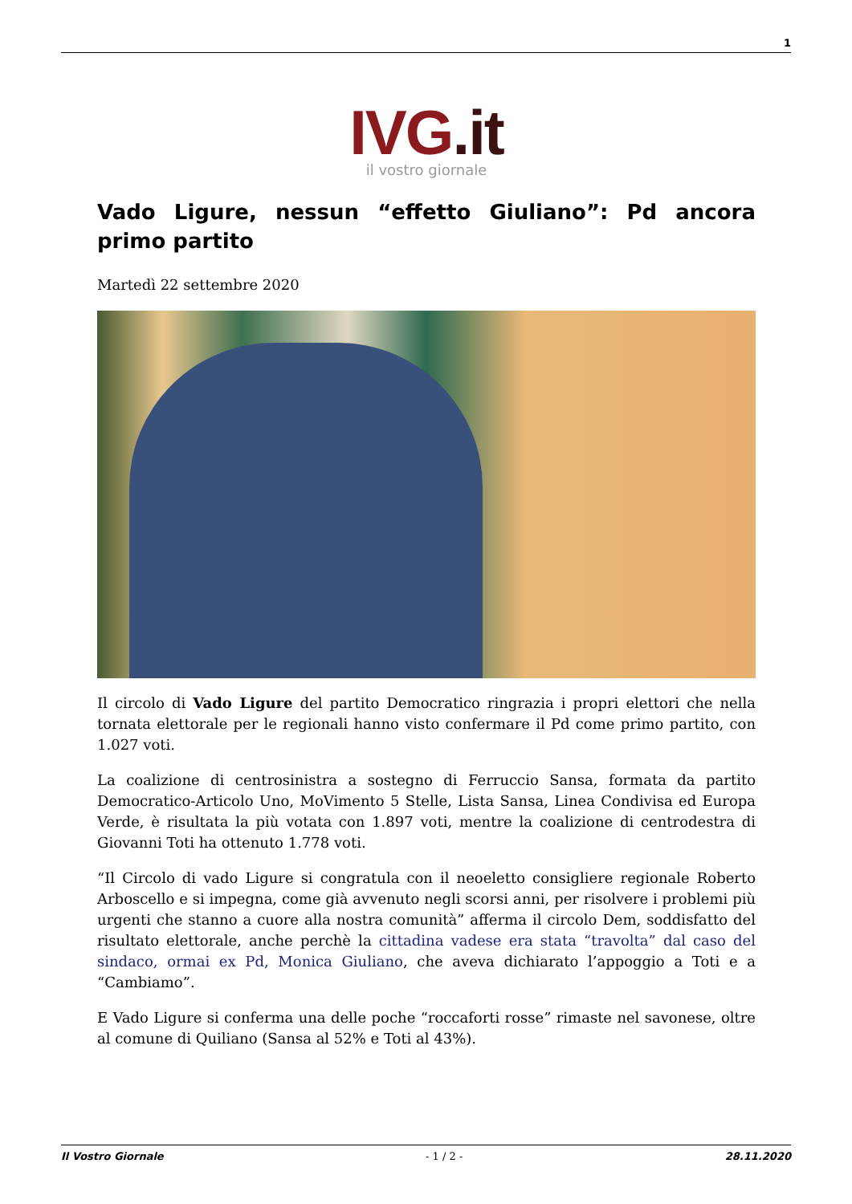1
IVG.it
il vostro giornale
Vado Ligure, nessun “effetto Giuliano”: Pd ancora primo partito
Martedì 22 settembre 2020
Il circolo di Vado Ligure del partito Democratico ringrazia i propri elettori che nella tornata elettorale per le regionali hanno visto confermare il Pd come primo partito, con 1.027 voti.
La coalizione di centrosinistra a sostegno di Ferruccio Sansa, formata da partito Democratico-Articolo Uno, MoVimento 5 Stelle, Lista Sansa, Linea Condivisa ed Europa Verde, è risultata la più votata con 1.897 voti, mentre la coalizione di centrodestra di Giovanni Toti ha ottenuto 1.778 voti.
“Il Circolo di vado Ligure si congratula con il neoeletto consigliere regionale Roberto Arboscello e si impegna, come già avvenuto negli scorsi anni, per risolvere i problemi più urgenti che stanno a cuore alla nostra comunità” afferma il circolo Dem, soddisfatto del risultato elettorale, anche perchè la cittadina vadese era stata “travolta” dal caso del sindaco, ormai ex Pd, Monica Giuliano, che aveva dichiarato l’appoggio a Toti e a “Cambiamo”.
E Vado Ligure si conferma una delle poche “roccaforti rosse” rimaste nel savonese, oltre al comune di Quiliano (Sansa al 52% e Toti al 43%).
Il Vostro Giornale - 1 / 2 - 28.11.2020